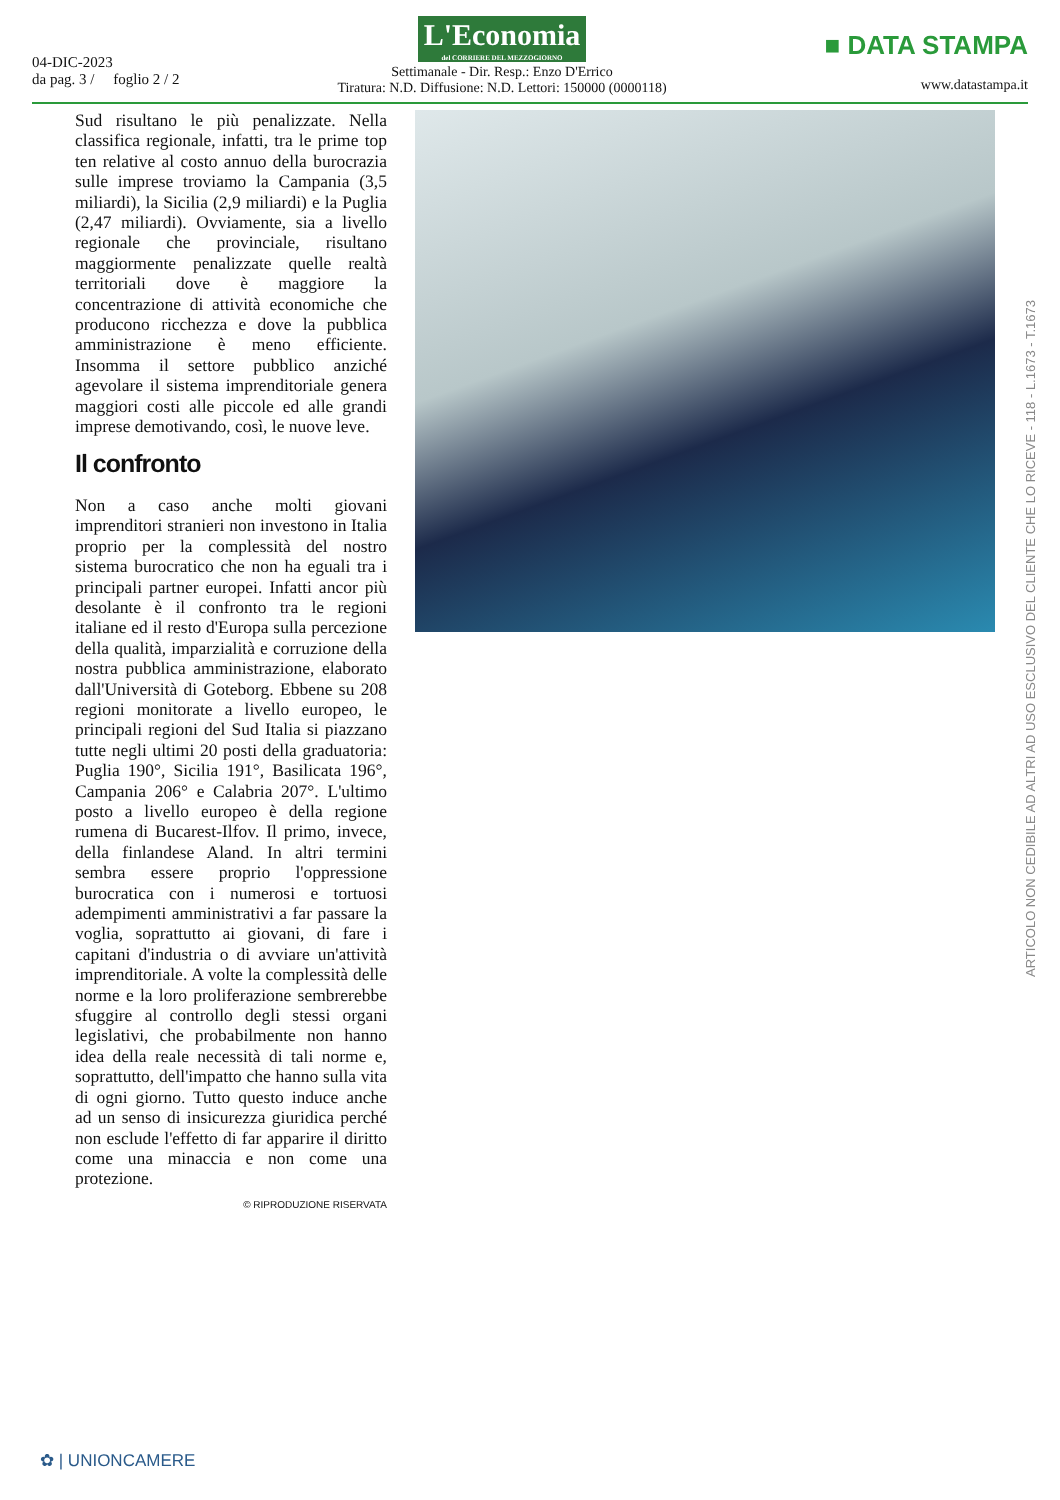04-DIC-2023
da pag. 3 / foglio 2 / 2
L'Economia del CORRIERE DEL MEZZOGIORNO
Settimanale - Dir. Resp.: Enzo D'Errico
Tiratura: N.D. Diffusione: N.D. Lettori: 150000 (0000118)
■ DATA STAMPA
www.datastampa.it
Sud risultano le più penalizzate. Nella classifica regionale, infatti, tra le prime top ten relative al costo annuo della burocrazia sulle imprese troviamo la Campania (3,5 miliardi), la Sicilia (2,9 miliardi) e la Puglia (2,47 miliardi). Ovviamente, sia a livello regionale che provinciale, risultano maggiormente penalizzate quelle realtà territoriali dove è maggiore la concentrazione di attività economiche che producono ricchezza e dove la pubblica amministrazione è meno efficiente. Insomma il settore pubblico anziché agevolare il sistema imprenditoriale genera maggiori costi alle piccole ed alle grandi imprese demotivando, così, le nuove leve.
Il confronto
Non a caso anche molti giovani imprenditori stranieri non investono in Italia proprio per la complessità del nostro sistema burocratico che non ha eguali tra i principali partner europei. Infatti ancor più desolante è il confronto tra le regioni italiane ed il resto d'Europa sulla percezione della qualità, imparzialità e corruzione della nostra pubblica amministrazione, elaborato dall'Università di Goteborg. Ebbene su 208 regioni monitorate a livello europeo, le principali regioni del Sud Italia si piazzano tutte negli ultimi 20 posti della graduatoria: Puglia 190°, Sicilia 191°, Basilicata 196°, Campania 206° e Calabria 207°. L'ultimo posto a livello europeo è della regione rumena di Bucarest-Ilfov. Il primo, invece, della finlandese Aland. In altri termini sembra essere proprio l'oppressione burocratica con i numerosi e tortuosi adempimenti amministrativi a far passare la voglia, soprattutto ai giovani, di fare i capitani d'industria o di avviare un'attività imprenditoriale. A volte la complessità delle norme e la loro proliferazione sembrerebbe sfuggire al controllo degli stessi organi legislativi, che probabilmente non hanno idea della reale necessità di tali norme e, soprattutto, dell'impatto che hanno sulla vita di ogni giorno. Tutto questo induce anche ad un senso di insicurezza giuridica perché non esclude l'effetto di far apparire il diritto come una minaccia e non come una protezione.
© RIPRODUZIONE RISERVATA
ARTICOLO NON CEDIBILE AD ALTRI AD USO ESCLUSIVO DEL CLIENTE CHE LO RICEVE - 118 - L.1673 - T.1673
✿ | UNIONCAMERE